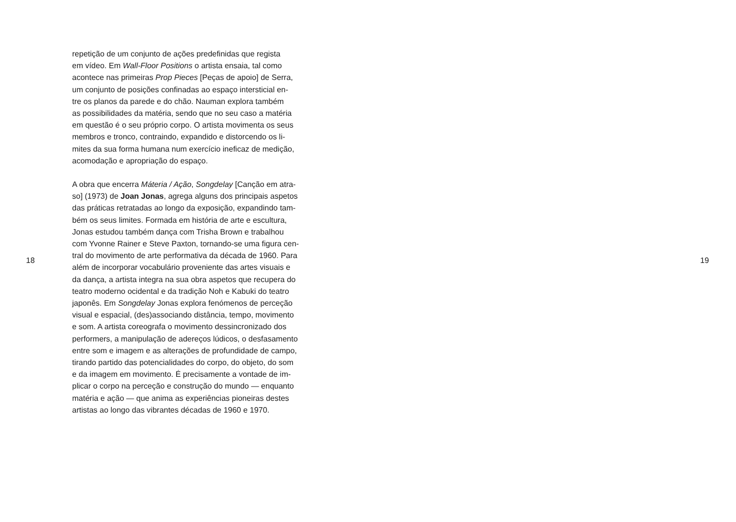repetição de um conjunto de ações predefinidas que regista
em vídeo. Em Wall-Floor Positions o artista ensaia, tal como
acontece nas primeiras Prop Pieces [Peças de apoio] de Serra,
um conjunto de posições confinadas ao espaço intersticial en-
tre os planos da parede e do chão. Nauman explora também
as possibilidades da matéria, sendo que no seu caso a matéria
em questão é o seu próprio corpo. O artista movimenta os seus
membros e tronco, contraindo, expandido e distorcendo os li-
mites da sua forma humana num exercício ineficaz de medição,
acomodação e apropriação do espaço.
A obra que encerra Máteria / Ação, Songdelay [Canção em atra-
so] (1973) de Joan Jonas, agrega alguns dos principais aspetos
das práticas retratadas ao longo da exposição, expandindo tam-
bém os seus limites. Formada em história de arte e escultura,
Jonas estudou também dança com Trisha Brown e trabalhou
com Yvonne Rainer e Steve Paxton, tornando-se uma figura cen-
tral do movimento de arte performativa da década de 1960. Para
além de incorporar vocabulário proveniente das artes visuais e
da dança, a artista integra na sua obra aspetos que recupera do
teatro moderno ocidental e da tradição Noh e Kabuki do teatro
japonês. Em Songdelay Jonas explora fenómenos de perceção
visual e espacial, (des)associando distância, tempo, movimento
e som. A artista coreografa o movimento dessincronizado dos
performers, a manipulação de adereços lúdicos, o desfasamento
entre som e imagem e as alterações de profundidade de campo,
tirando partido das potencialidades do corpo, do objeto, do som
e da imagem em movimento. É precisamente a vontade de im-
plicar o corpo na perceção e construção do mundo — enquanto
matéria e ação — que anima as experiências pioneiras destes
artistas ao longo das vibrantes décadas de 1960 e 1970.
18 19